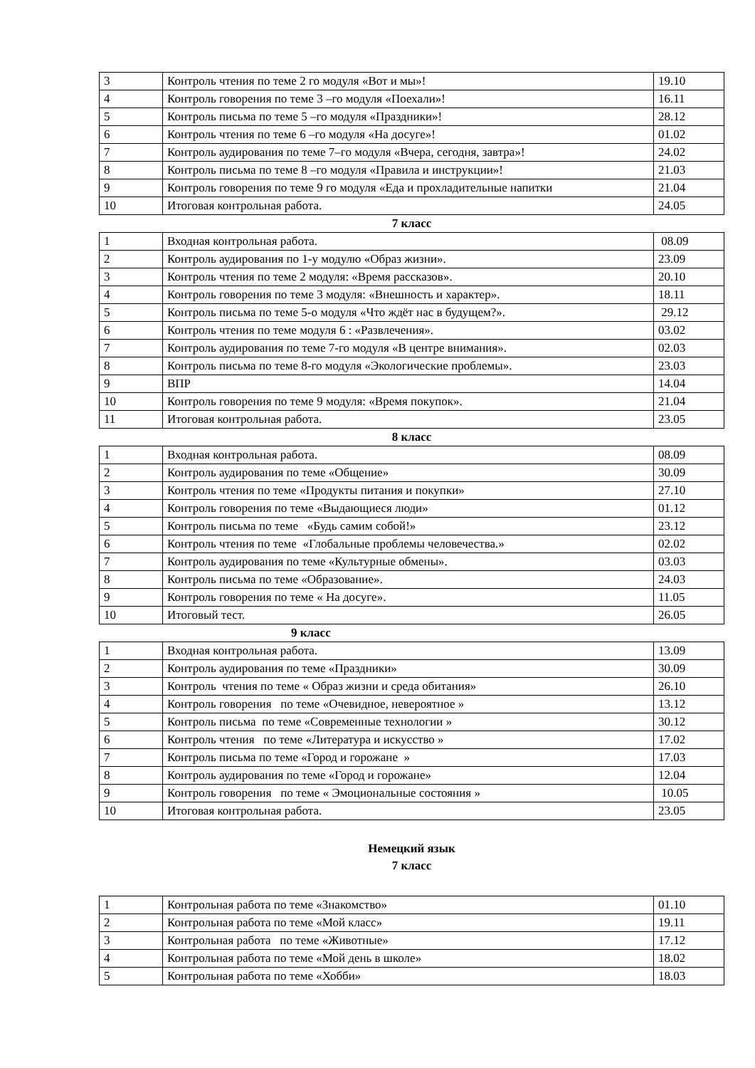| 3 | Контроль чтения по теме 2 го модуля «Вот и мы»! | 19.10 |
| 4 | Контроль говорения по теме 3 –го модуля «Поехали»! | 16.11 |
| 5 | Контроль письма по теме 5 –го модуля «Праздники»! | 28.12 |
| 6 | Контроль чтения по теме 6 –го модуля «На досуге»! | 01.02 |
| 7 | Контроль аудирования по теме 7–го модуля «Вчера, сегодня, завтра»! | 24.02 |
| 8 | Контроль письма по теме 8 –го модуля «Правила и инструкции»! | 21.03 |
| 9 | Контроль говорения по теме 9 го модуля «Еда и прохладительные напитки | 21.04 |
| 10 | Итоговая контрольная работа. | 24.05 |
7 класс
| 1 | Входная контрольная работа. | 08.09 |
| 2 | Контроль аудирования по 1-у модулю «Образ жизни». | 23.09 |
| 3 | Контроль чтения по теме 2 модуля: «Время рассказов». | 20.10 |
| 4 | Контроль говорения по теме 3 модуля: «Внешность и характер». | 18.11 |
| 5 | Контроль письма по теме 5-о модуля «Что ждёт нас в будущем?». | 29.12 |
| 6 | Контроль чтения по теме модуля 6 : «Развлечения». | 03.02 |
| 7 | Контроль аудирования по теме 7-го модуля «В центре внимания». | 02.03 |
| 8 | Контроль письма по теме 8-го модуля «Экологические проблемы». | 23.03 |
| 9 | ВПР | 14.04 |
| 10 | Контроль говорения по теме 9 модуля: «Время покупок». | 21.04 |
| 11 | Итоговая контрольная работа. | 23.05 |
8 класс
| 1 | Входная контрольная работа. | 08.09 |
| 2 | Контроль аудирования по теме «Общение» | 30.09 |
| 3 | Контроль чтения по теме «Продукты питания и покупки» | 27.10 |
| 4 | Контроль говорения по теме «Выдающиеся люди» | 01.12 |
| 5 | Контроль письма по теме «Будь самим собой!» | 23.12 |
| 6 | Контроль чтения по теме «Глобальные проблемы человечества.» | 02.02 |
| 7 | Контроль аудирования по теме «Культурные обмены». | 03.03 |
| 8 | Контроль письма по теме «Образование». | 24.03 |
| 9 | Контроль говорения по теме « На досуге». | 11.05 |
| 10 | Итоговый тест. | 26.05 |
9 класс
| 1 | Входная контрольная работа. | 13.09 |
| 2 | Контроль аудирования по теме «Праздники» | 30.09 |
| 3 | Контроль чтения по теме « Образ жизни и среда обитания» | 26.10 |
| 4 | Контроль говорения по теме «Очевидное, невероятное » | 13.12 |
| 5 | Контроль письма по теме «Современные технологии » | 30.12 |
| 6 | Контроль чтения по теме «Литература и искусство » | 17.02 |
| 7 | Контроль письма по теме «Город и горожане » | 17.03 |
| 8 | Контроль аудирования по теме «Город и горожане» | 12.04 |
| 9 | Контроль говорения по теме « Эмоциональные состояния » | 10.05 |
| 10 | Итоговая контрольная работа. | 23.05 |
Немецкий язык
7 класс
| 1 | Контрольная работа по теме «Знакомство» | 01.10 |
| 2 | Контрольная работа по теме «Мой класс» | 19.11 |
| 3 | Контрольная работа по теме «Животные» | 17.12 |
| 4 | Контрольная работа по теме «Мой день в школе» | 18.02 |
| 5 | Контрольная работа по теме «Хобби» | 18.03 |